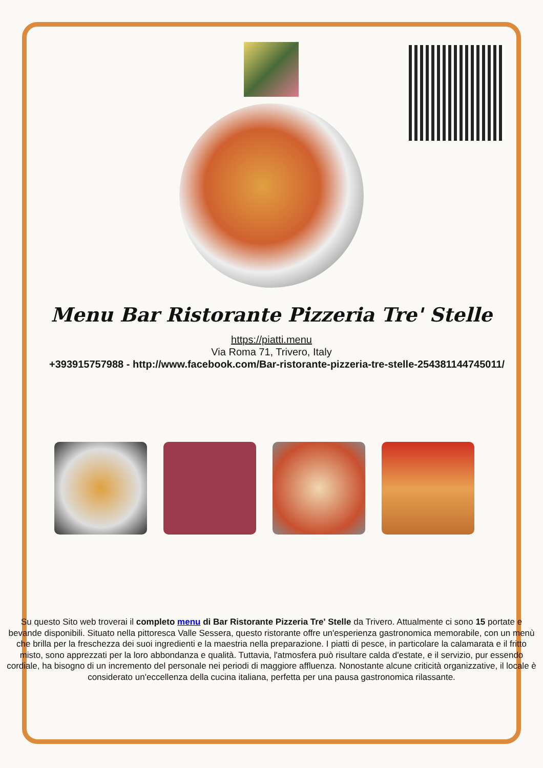Menu Bar Ristorante Pizzeria Tre' Stelle
https://piatti.menu
Via Roma 71, Trivero, Italy
+393915757988 - http://www.facebook.com/Bar-ristorante-pizzeria-tre-stelle-254381144745011/
Su questo Sito web troverai il completo menu di Bar Ristorante Pizzeria Tre' Stelle da Trivero. Attualmente ci sono 15 portate e bevande disponibili. Situato nella pittoresca Valle Sessera, questo ristorante offre un'esperienza gastronomica memorabile, con un menù che brilla per la freschezza dei suoi ingredienti e la maestria nella preparazione. I piatti di pesce, in particolare la calamarata e il fritto misto, sono apprezzati per la loro abbondanza e qualità. Tuttavia, l'atmosfera può risultare calda d'estate, e il servizio, pur essendo cordiale, ha bisogno di un incremento del personale nei periodi di maggiore affluenza. Nonostante alcune criticità organizzative, il locale è considerato un'eccellenza della cucina italiana, perfetta per una pausa gastronomica rilassante.